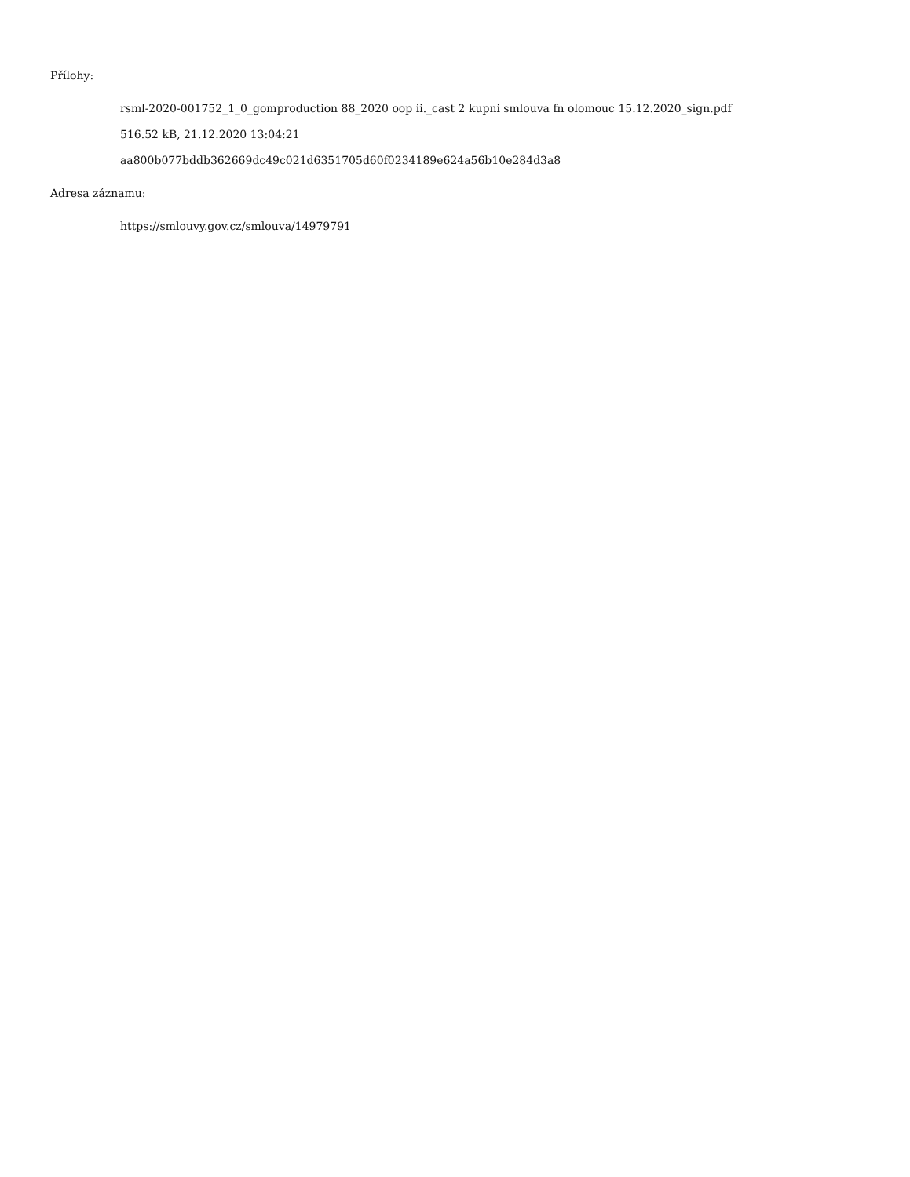Přílohy:
rsml-2020-001752_1_0_gomproduction 88_2020 oop ii._cast 2 kupni smlouva fn olomouc 15.12.2020_sign.pdf
516.52 kB, 21.12.2020 13:04:21
aa800b077bddb362669dc49c021d6351705d60f0234189e624a56b10e284d3a8
Adresa záznamu:
https://smlouvy.gov.cz/smlouva/14979791